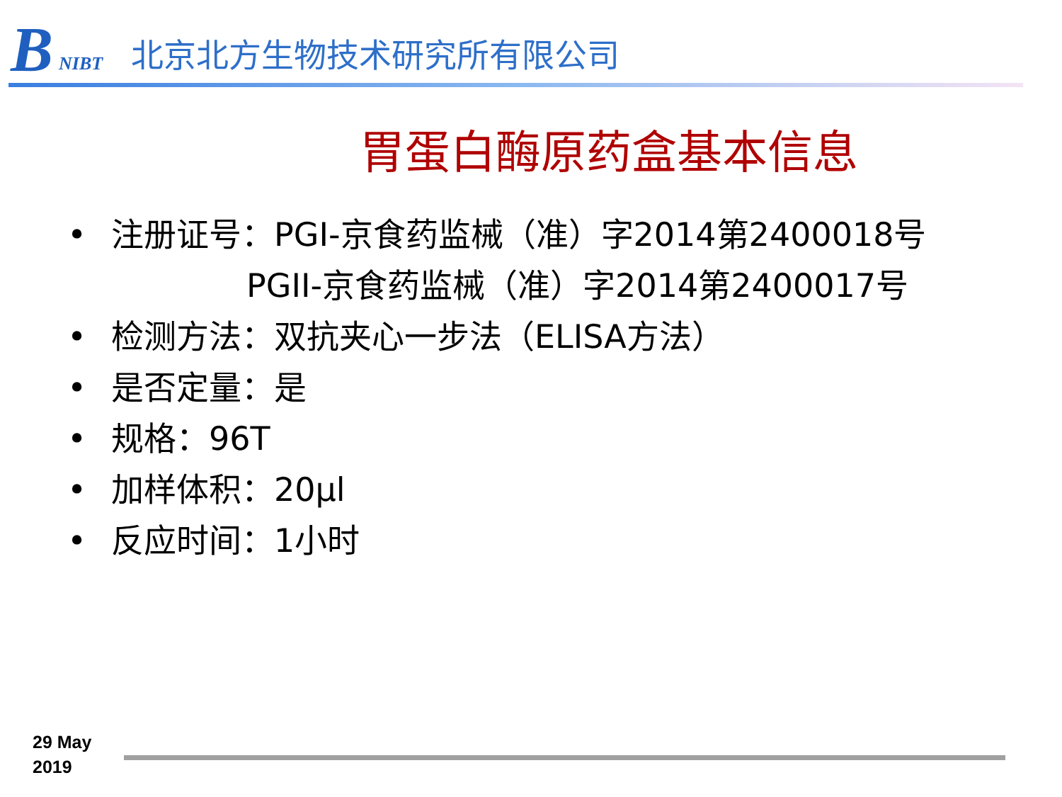B NIBT
北京北方生物技术研究所有限公司
胃蛋白酶原药盒基本信息
• 注册证号：PGI-京食药监械（准）字2014第2400018号
PGII-京食药监械（准）字2014第2400017号
• 检测方法：双抗夹心一步法（ELISA方法）
• 是否定量：是
• 规格：96T
• 加样体积：20μl
• 反应时间：1小时
29 May
2019